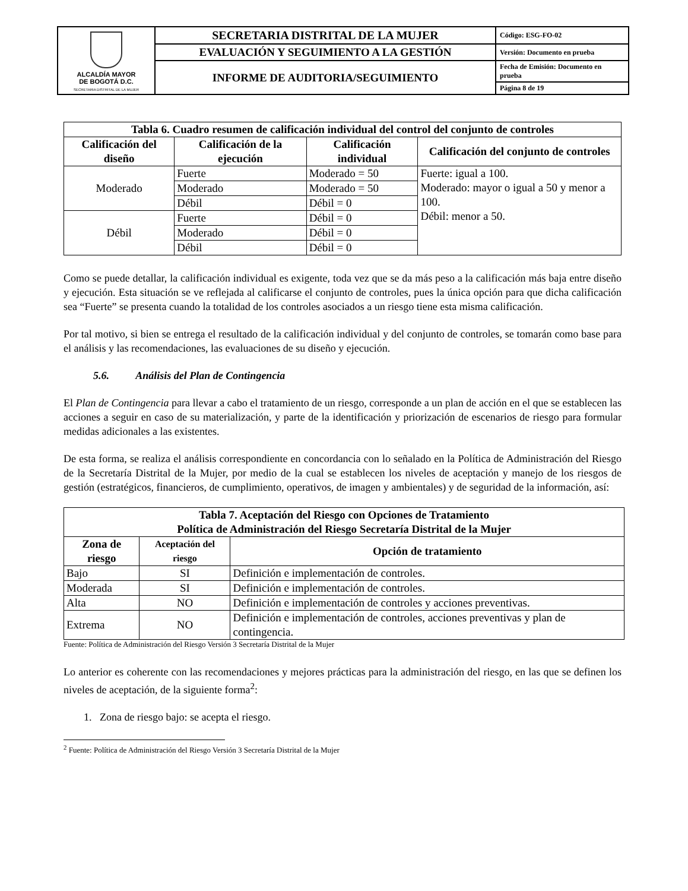| ALCALDÍA MAYOR DE BOGOTÁ D.C. SECRETARIA DISTRITAL DE LA MUJER | SECRETARIA DISTRITAL DE LA MUJER | Código: ESG-FO-02 |
| | EVALUACIÓN Y SEGUIMIENTO A LA GESTIÓN | Versión: Documento en prueba |
| | INFORME DE AUDITORIA/SEGUIMIENTO | Fecha de Emisión: Documento en prueba |
| | | Página 8 de 19 |
| Tabla 6. Cuadro resumen de calificación individual del control del conjunto de controles | | | |
| --- | --- | --- | --- |
| Calificación del diseño | Calificación de la ejecución | Calificación individual | Calificación del conjunto de controles |
| Moderado | Fuerte | Moderado = 50 | Fuerte: igual a 100. Moderado: mayor o igual a 50 y menor a 100. Débil: menor a 50. |
| | Moderado | Moderado = 50 | |
| | Débil | Débil = 0 | |
| Débil | Fuerte | Débil = 0 | |
| | Moderado | Débil = 0 | |
| | Débil | Débil = 0 | |
Como se puede detallar, la calificación individual es exigente, toda vez que se da más peso a la calificación más baja entre diseño y ejecución. Esta situación se ve reflejada al calificarse el conjunto de controles, pues la única opción para que dicha calificación sea “Fuerte” se presenta cuando la totalidad de los controles asociados a un riesgo tiene esta misma calificación.
Por tal motivo, si bien se entrega el resultado de la calificación individual y del conjunto de controles, se tomarán como base para el análisis y las recomendaciones, las evaluaciones de su diseño y ejecución.
5.6. Análisis del Plan de Contingencia
El Plan de Contingencia para llevar a cabo el tratamiento de un riesgo, corresponde a un plan de acción en el que se establecen las acciones a seguir en caso de su materialización, y parte de la identificación y priorización de escenarios de riesgo para formular medidas adicionales a las existentes.
De esta forma, se realiza el análisis correspondiente en concordancia con lo señalado en la Política de Administración del Riesgo de la Secretaría Distrital de la Mujer, por medio de la cual se establecen los niveles de aceptación y manejo de los riesgos de gestión (estratégicos, financieros, de cumplimiento, operativos, de imagen y ambientales) y de seguridad de la información, así:
| Tabla 7. Aceptación del Riesgo con Opciones de Tratamiento Política de Administración del Riesgo Secretaría Distrital de la Mujer | | |
| --- | --- | --- |
| Zona de riesgo | Aceptación del riesgo | Opción de tratamiento |
| Bajo | SI | Definición e implementación de controles. |
| Moderada | SI | Definición e implementación de controles. |
| Alta | NO | Definición e implementación de controles y acciones preventivas. |
| Extrema | NO | Definición e implementación de controles, acciones preventivas y plan de contingencia. |
Fuente: Política de Administración del Riesgo Versión 3 Secretaría Distrital de la Mujer
Lo anterior es coherente con las recomendaciones y mejores prácticas para la administración del riesgo, en las que se definen los niveles de aceptación, de la siguiente forma<sup>2</sup>:
1. Zona de riesgo bajo: se acepta el riesgo.
<sup>2</sup> Fuente: Política de Administración del Riesgo Versión 3 Secretaría Distrital de la Mujer